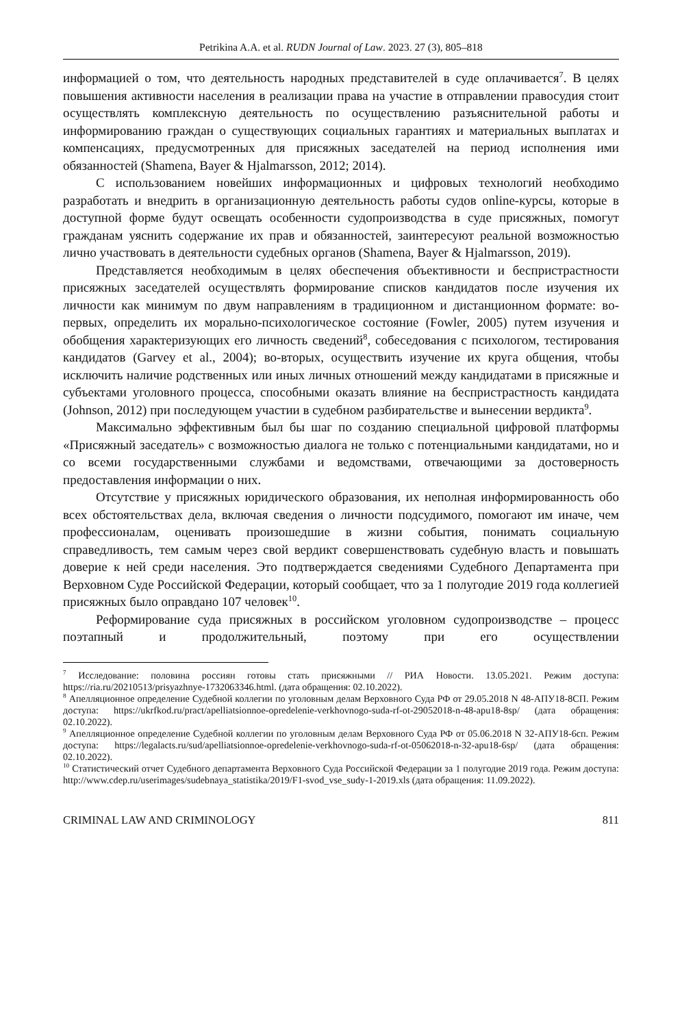Petrikina A.A. et al. RUDN Journal of Law. 2023. 27 (3), 805–818
информацией о том, что деятельность народных представителей в суде оплачивается<sup>7</sup>. В целях повышения активности населения в реализации права на участие в отправлении правосудия стоит осуществлять комплексную деятельность по осуществлению разъяснительной работы и информированию граждан о существующих социальных гарантиях и материальных выплатах и компенсациях, предусмотренных для присяжных заседателей на период исполнения ими обязанностей (Shamena, Bayer & Hjalmarsson, 2012; 2014).
С использованием новейших информационных и цифровых технологий необходимо разработать и внедрить в организационную деятельность работы судов online-курсы, которые в доступной форме будут освещать особенности судопроизводства в суде присяжных, помогут гражданам уяснить содержание их прав и обязанностей, заинтересуют реальной возможностью лично участвовать в деятельности судебных органов (Shamena, Bayer & Hjalmarsson, 2019).
Представляется необходимым в целях обеспечения объективности и беспристрастности присяжных заседателей осуществлять формирование списков кандидатов после изучения их личности как минимум по двум направлениям в традиционном и дистанционном формате: во-первых, определить их морально-психологическое состояние (Fowler, 2005) путем изучения и обобщения характеризующих его личность сведений<sup>8</sup>, собеседования с психологом, тестирования кандидатов (Garvey et al., 2004); во-вторых, осуществить изучение их круга общения, чтобы исключить наличие родственных или иных личных отношений между кандидатами в присяжные и субъектами уголовного процесса, способными оказать влияние на беспристрастность кандидата (Johnson, 2012) при последующем участии в судебном разбирательстве и вынесении вердикта<sup>9</sup>.
Максимально эффективным был бы шаг по созданию специальной цифровой платформы «Присяжный заседатель» с возможностью диалога не только с потенциальными кандидатами, но и со всеми государственными службами и ведомствами, отвечающими за достоверность предоставления информации о них.
Отсутствие у присяжных юридического образования, их неполная информированность обо всех обстоятельствах дела, включая сведения о личности подсудимого, помогают им иначе, чем профессионалам, оценивать произошедшие в жизни события, понимать социальную справедливость, тем самым через свой вердикт совершенствовать судебную власть и повышать доверие к ней среди населения. Это подтверждается сведениями Судебного Департамента при Верховном Суде Российской Федерации, который сообщает, что за 1 полугодие 2019 года коллегией присяжных было оправдано 107 человек<sup>10</sup>.
Реформирование суда присяжных в российском уголовном судопроизводстве – процесс поэтапный и продолжительный, поэтому при его осуществлении
<sup>7</sup> Исследование: половина россиян готовы стать присяжными // РИА Новости. 13.05.2021. Режим доступа: https://ria.ru/20210513/prisyazhnye-1732063346.html. (дата обращения: 02.10.2022).
<sup>8</sup> Апелляционное определение Судебной коллегии по уголовным делам Верховного Суда РФ от 29.05.2018 N 48-АПУ18-8СП. Режим доступа: https://ukrfkod.ru/pract/apelliatsionnoe-opredelenie-verkhovnogo-suda-rf-ot-29052018-n-48-apu18-8sp/ (дата обращения: 02.10.2022).
<sup>9</sup> Апелляционное определение Судебной коллегии по уголовным делам Верховного Суда РФ от 05.06.2018 N 32-АПУ18-6сп. Режим доступа: https://legalacts.ru/sud/apelliatsionnoe-opredelenie-verkhovnogo-suda-rf-ot-05062018-n-32-apu18-6sp/ (дата обращения: 02.10.2022).
<sup>10</sup> Статистический отчет Судебного департамента Верховного Суда Российской Федерации за 1 полугодие 2019 года. Режим доступа: http://www.cdep.ru/userimages/sudebnaya_statistika/2019/F1-svod_vse_sudy-1-2019.xls (дата обращения: 11.09.2022).
CRIMINAL LAW AND CRIMINOLOGY 811